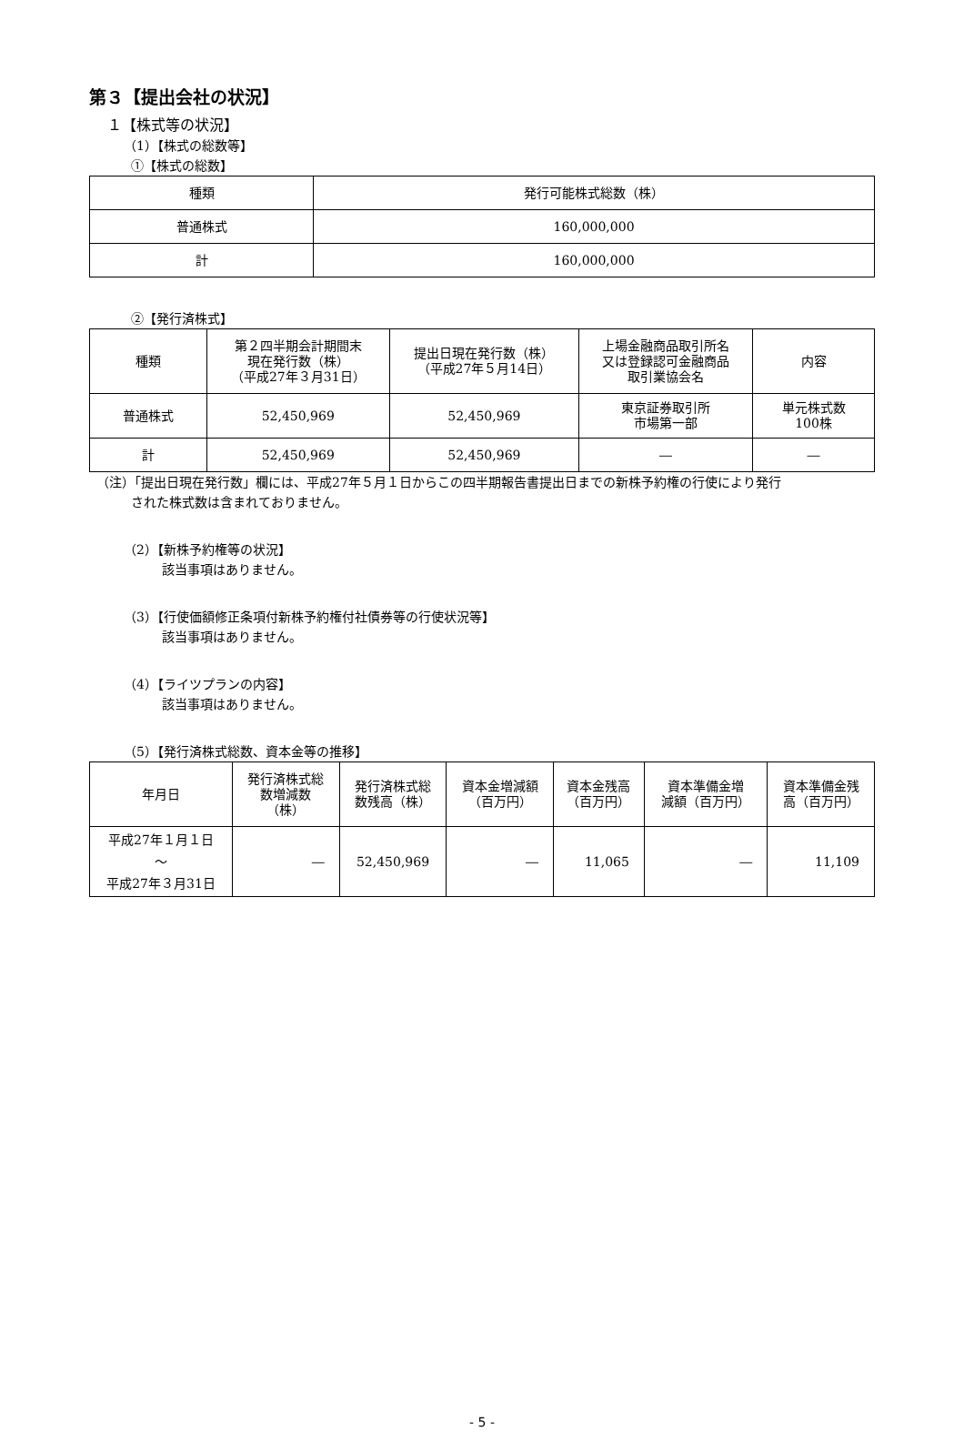第３【提出会社の状況】
１【株式等の状況】
（1）【株式の総数等】
①【株式の総数】
| 種類 | 発行可能株式総数（株） |
| --- | --- |
| 普通株式 | 160,000,000 |
| 計 | 160,000,000 |
②【発行済株式】
| 種類 | 第２四半期会計期間末 現在発行数（株） （平成27年３月31日） | 提出日現在発行数（株） （平成27年５月14日） | 上場金融商品取引所名 又は登録認可金融商品 取引業協会名 | 内容 |
| --- | --- | --- | --- | --- |
| 普通株式 | 52,450,969 | 52,450,969 | 東京証券取引所 市場第一部 | 単元株式数 100株 |
| 計 | 52,450,969 | 52,450,969 | ― | ― |
（注）「提出日現在発行数」欄には、平成27年５月１日からこの四半期報告書提出日までの新株予約権の行使により発行
された株式数は含まれておりません。
（2）【新株予約権等の状況】
該当事項はありません。
（3）【行使価額修正条項付新株予約権付社債券等の行使状況等】
該当事項はありません。
（4）【ライツプランの内容】
該当事項はありません。
（5）【発行済株式総数、資本金等の推移】
| 年月日 | 発行済株式総 数増減数 （株） | 発行済株式総 数残高（株） | 資本金増減額 （百万円） | 資本金残高 （百万円） | 資本準備金増 減額（百万円） | 資本準備金残 高（百万円） |
| --- | --- | --- | --- | --- | --- | --- |
| 平成27年１月１日 ～ 平成27年３月31日 | ― | 52,450,969 | ― | 11,065 | ― | 11,109 |
- 5 -